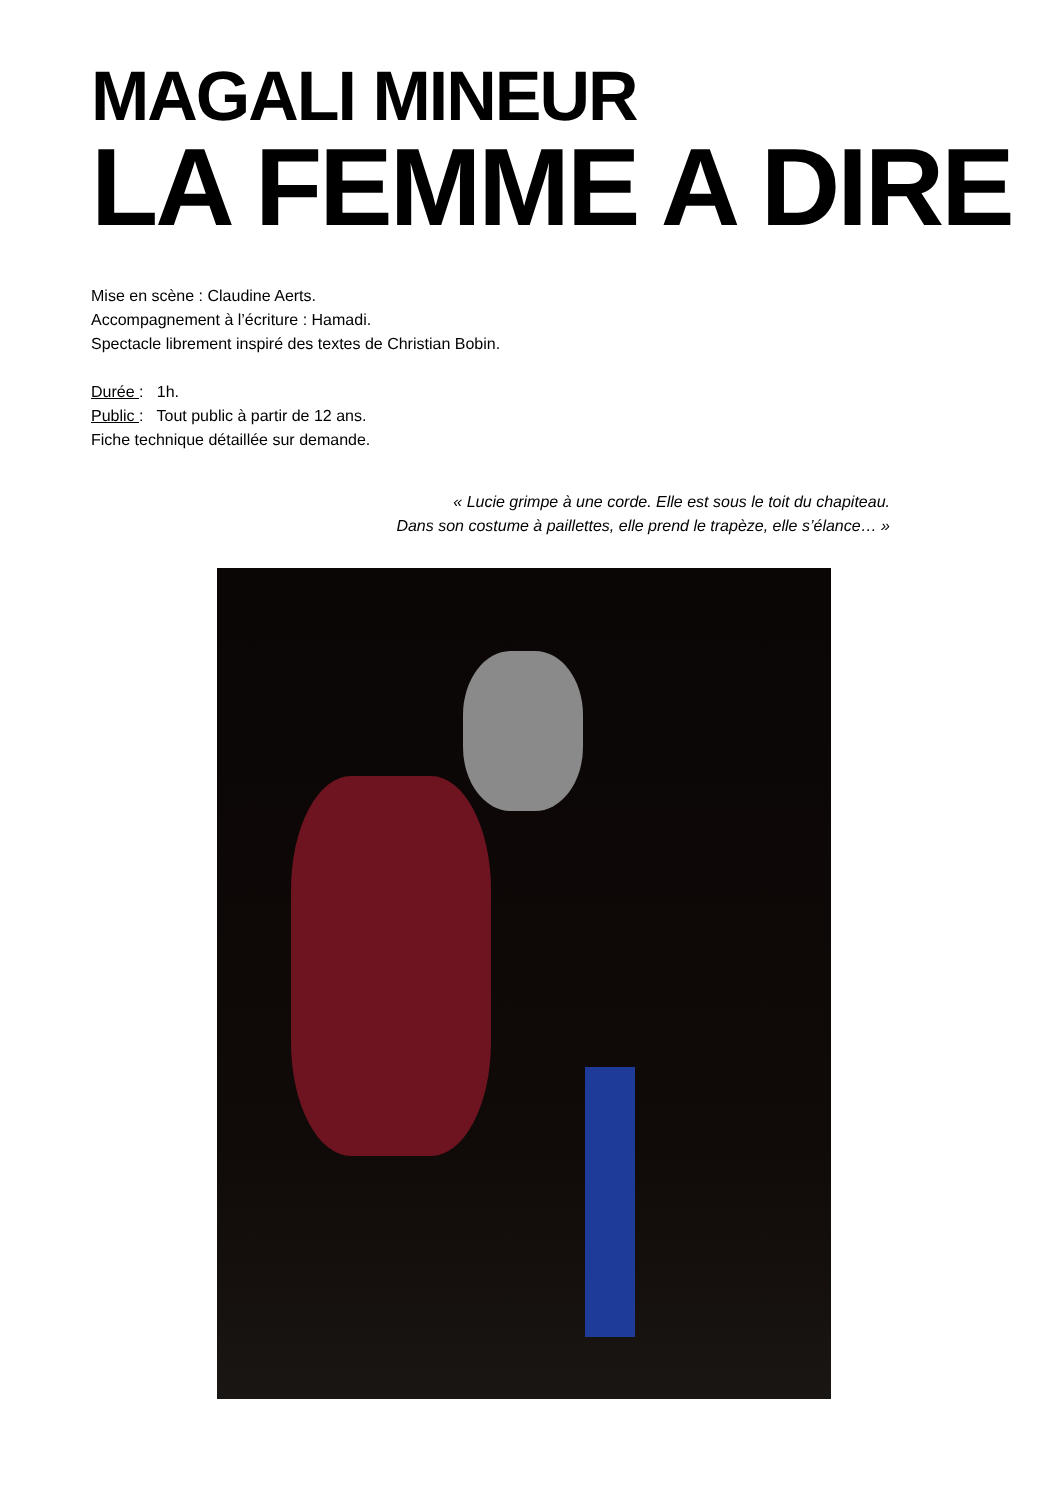MAGALI MINEUR
LA FEMME A DIRE
Mise en scène : Claudine Aerts.
Accompagnement à l’écriture : Hamadi.
Spectacle librement inspiré des textes de Christian Bobin.
Durée : 1h.
Public : Tout public à partir de 12 ans.
Fiche technique détaillée sur demande.
« Lucie grimpe à une corde. Elle est sous le toit du chapiteau.
Dans son costume à paillettes, elle prend le trapèze, elle s’élance… »